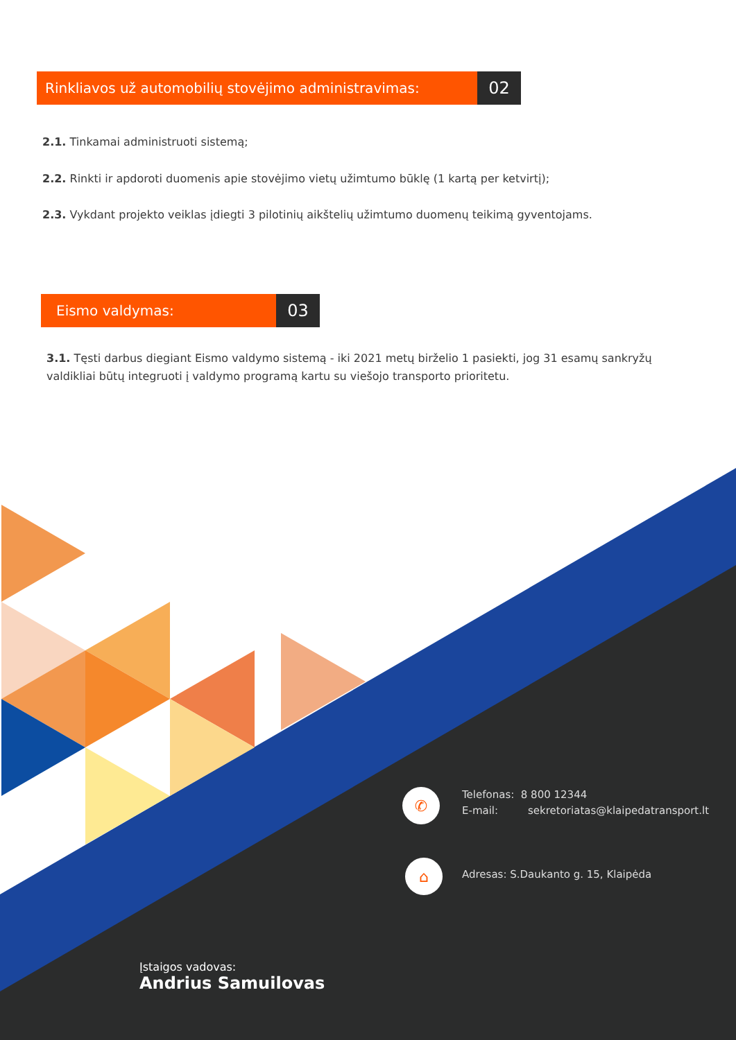Rinkliavos už automobilių stovėjimo administravimas:
02
2.1. Tinkamai administruoti sistemą;
2.2. Rinkti ir apdoroti duomenis apie stovėjimo vietų užimtumo būklę (1 kartą per ketvirtį);
2.3. Vykdant projekto veiklas įdiegti 3 pilotinių aikštelių užimtumo duomenų teikimą gyventojams.
Eismo valdymas:
03
3.1. Tęsti darbus diegiant Eismo valdymo sistemą - iki 2021 metų birželio 1 pasiekti, jog 31 esamų sankryžų valdikliai būtų integruoti į valdymo programą kartu su viešojo transporto prioritetu.
✆
Telefonas: 8 800 12344
E-mail: sekretoriatas@klaipedatransport.lt
⌂
Adresas: S.Daukanto g. 15, Klaipėda
Įstaigos vadovas:
Andrius Samuilovas